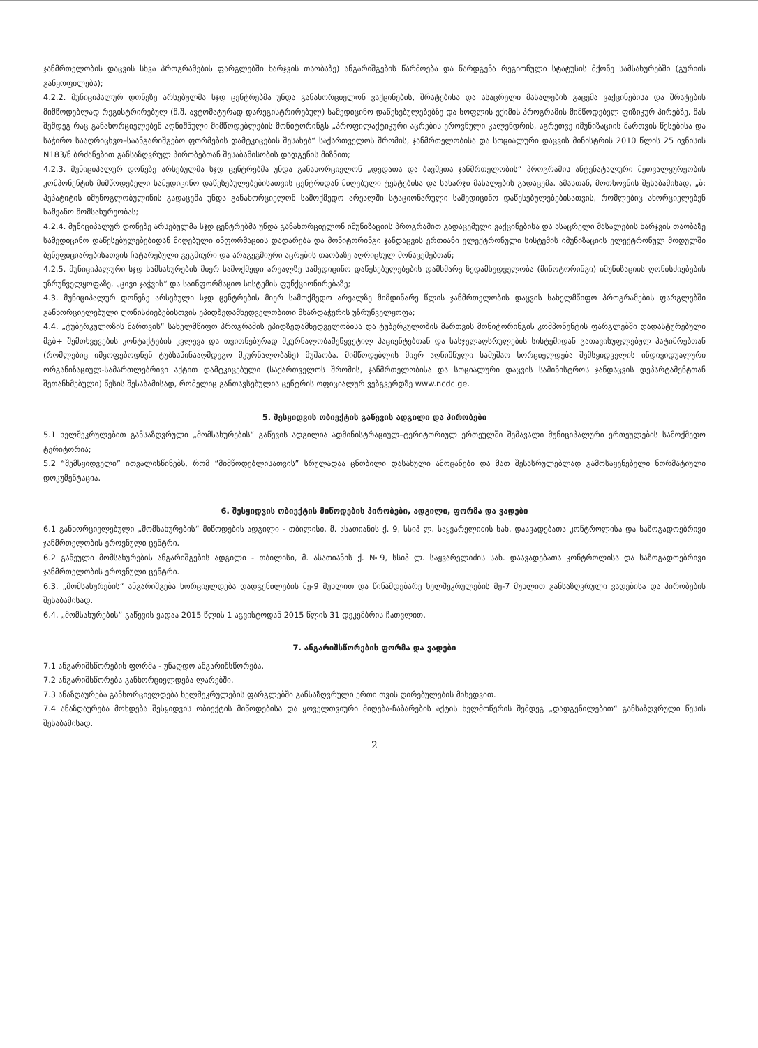ჯანმრთელობის დაცვის სხვა პროგრამების ფარგლებში ხარჯვის თაობაზე) ანგარიშგების წარმოება და წარდგენა რეგიონული სტატუსის მქონე სამსახურებში (გურიის განყოფილება);
4.2.2. მუნიციპალურ დონეზე არსებულმა სჯდ ცენტრებმა უნდა განახორციელონ ვაქცინების, შრატებისა და ასაცრელი მასალების გაცემა ვაქცინებისა და შრატების მიმწოდებლად რეგისტრირებულ (მ.შ. ავტომატურად დარეგისტრირებულ) სამედიცინო დაწესებულებებზე და სოფლის ექიმის პროგრამის მიმწოდებელ ფიზიკურ პირებზე, მას შემდეგ რაც განახორციელებენ აღნიშნული მიმწოდებლების მონიტორინგს „პროფილაქტიკური აცრების ეროვნული კალენდრის, აგრეთვე იმუნიზაციის მართვის წესებისა და საჭირო სააღრიცხვო–საანგარიშგებო ფორმების დამტკიცების შესახებ“ საქართველოს შრომის, ჯანმრთელობისა და სოციალური დაცვის მინისტრის 2010 წლის 25 ივნისის N183/ნ ბრძანებით განსაზღვრულ პირობებთან შესაბამისობის დადგენის მიზნით;
4.2.3. მუნიციპალურ დონეზე არსებულმა სჯდ ცენტრებმა უნდა განახორციელონ „დედათა და ბავშვთა ჯანმრთელობის“ პროგრამის ანტენატალური მეთვალყურეობის კომპონენტის მიმწოდებელი სამედიცინო დაწესებულებებისათვის ცენტრიდან მიღებული ტესტებისა და სახარჯი მასალების გადაცემა. ამასთან, მოთხოვნის შესაბამისად, „ბ: ჰეპატიტის იმუნოგლობულინის გადაცემა უნდა განახორციელონ სამოქმედო არეალში სტაციონარული სამედიცინო დაწესებულებებისათვის, რომლებიც ახორციელებენ სამეანო მომსახურეობას;
4.2.4. მუნიციპალურ დონეზე არსებულმა სჯდ ცენტრებმა უნდა განახორციელონ იმუნიზაციის პროგრამით გადაცემული ვაქცინებისა და ასაცრელი მასალების ხარჯვის თაობაზე სამედიცინო დაწესებულებებიდან მიღებული ინფორმაციის დადარება და მონიტორინგი ჯანდაცვის ერთიანი ელექტრონული სისტემის იმუნიზაციის ელექტრონულ მოდულში ბენეფიციარებისათვის ჩატარებული გეგმიური და არაგეგმიური აცრების თაობაზე აღრიცხულ მონაცემებთან;
4.2.5. მუნიციპალური სჯდ სამსახურების მიერ სამოქმედი არეალზე სამედიცინო დაწესებულებების დამხმარე ზედამხედველობა (მინოტორინგი) იმუნიზაციის ღონისძიებების უზრუნველყოფაზე, „ცივი ჯაჭვის“ და საინფორმაციო სისტემის ფუნქციონირებაზე;
4.3. მუნიციპალურ დონეზე არსებული სჯდ ცენტრების მიერ სამოქმედო არეალზე მიმდინარე წლის ჯანმრთელობის დაცვის სახელმწიფო პროგრამების ფარგლებში განხორციელებული ღონისძიებებისთვის ეპიდზედამხედველობითი მხარდაჭერის უზრუნველყოფა;
4.4. „ტუბერკულოზის მართვის“ სახელმწიფო პროგრამის ეპიდზედამხედველობისა და ტუბერკულოზის მართვის მონიტორინგის კომპონენტის ფარგლებში დადასტურებული მგბ+ შემთხვევების კონტაქტების კვლევა და თვითნებურად მკურნალობაშეწყვეტილ პაციენტებთან და სასჯელაღსრულების სისტემიდან გათავისუფლებულ პატიმრებთან (რომლებიც იმყოფებოდნენ ტუბსაწინააღმდეგო მკურნალობაზე) მუშაობა. მიმწოდებლის მიერ აღნიშნული სამუშაო ხორციელდება შემსყიდველის ინდივიდუალური ორგანიზაციულ-სამართლებრივი აქტით დამტკიცებული (საქართველოს შრომის, ჯანმრთელობისა და სოციალური დაცვის სამინისტროს ჯანდაცვის დეპარტამენტთან შეთანხმებული) წესის შესაბამისად, რომელიც განთავსებულია ცენტრის ოფიციალურ ვებგვერდზე www.ncdc.ge.
5. შესყიდვის ობიექტის გაწევის ადგილი და პირობები
5.1 ხელშეკრულებით განსაზღვრული „მომსახურების“ გაწევის ადგილია ადმინისტრაციულ–ტერიტორიულ ერთეულში შემავალი მუნიციპალური ერთეულების სამოქმედო ტერიტორია;
5.2 “შემსყიდველი” ითვალისწინებს, რომ “მიმწოდებლისათვის” სრულადაა ცნობილი დასახული ამოცანები და მათ შესასრულებლად გამოსაყენებელი ნორმატიული დოკუმენტაცია.
6. შესყიდვის ობიექტის მიწოდების პირობები, ადგილი, ფორმა და ვადები
6.1 განხორციელებული „მომსახურების“ მიწოდების ადგილი - თბილისი, მ. ასათიანის ქ. 9, სსიპ ლ. საყვარელიძის სახ. დაავადებათა კონტროლისა და საზოგადოებრივი ჯანმრთელობის ეროვნული ცენტრი.
6.2 გაწეული მომსახურების ანგარიშგების ადგილი - თბილისი, მ. ასათიანის ქ. №9, სსიპ ლ. საყვარელიძის სახ. დაავადებათა კონტროლისა და საზოგადოებრივი ჯანმრთელობის ეროვნული ცენტრი.
6.3. „მომსახურების“ ანგარიშგება ხორციელდება დადგენილების მე-9 მუხლით და წინამდებარე ხელშეკრულების მე-7 მუხლით განსაზღვრული ვადებისა და პირობების შესაბამისად.
6.4. „მომსახურების“ გაწევის ვადაა 2015 წლის 1 აგვისტოდან 2015 წლის 31 დეკემბრის ჩათვლით.
7. ანგარიშსწორების ფორმა და ვადები
7.1 ანგარიშსწორების ფორმა - უნაღდო ანგარიშსწორება.
7.2 ანგარიშსწორება განხორციელდება ლარებში.
7.3 ანაზღაურება განხორციელდება ხელშეკრულების ფარგლებში განსაზღვრული ერთი თვის ღირებულების მიხედვით.
7.4 ანაზღაურება მოხდება შესყიდვის ობიექტის მიწოდებისა და ყოველთვიური მიღება-ჩაბარების აქტის ხელმოწერის შემდეგ „დადგენილებით“ განსაზღვრული წესის შესაბამისად.
2